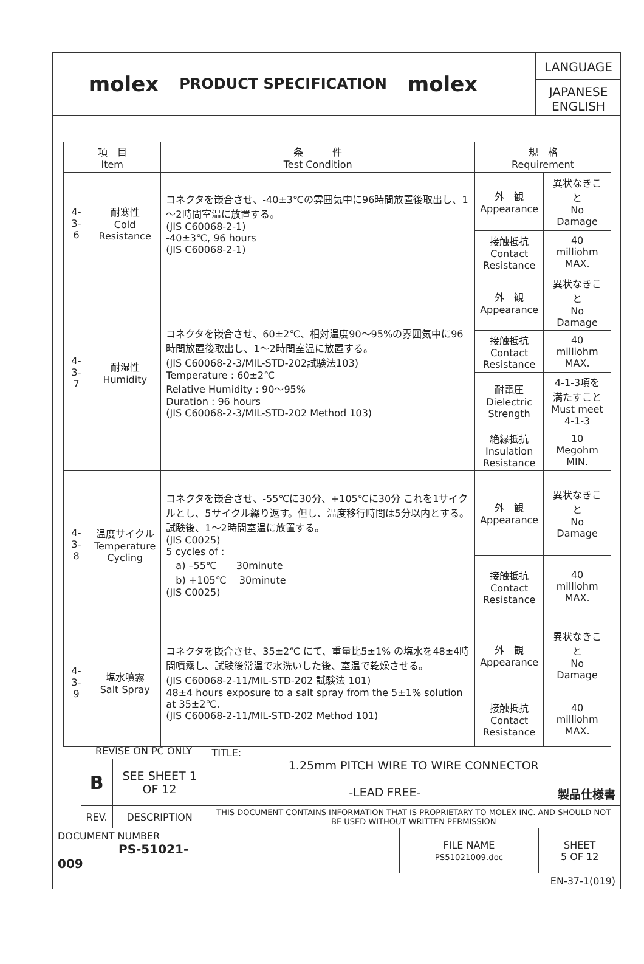molex
PRODUCT SPECIFICATION
molex
LANGUAGE
JAPANESE
ENGLISH
| 項 目 Item | | 条 件 Test Condition | 規 格 Requirement | |
| --- | --- | --- | --- | --- |
| 4-3-6 | 耐寒性 Cold Resistance | コネクタを嵌合させ、-40±3℃の雰囲気中に96時間放置後取出し、1～2時間室温に放置する。 (JIS C60068-2-1) -40±3℃, 96 hours (JIS C60068-2-1) | 外 観 Appearance | 異状なきこと No Damage |
| | | | 接触抵抗 Contact Resistance | 40 milliohm MAX. |
| 4-3-7 | 耐湿性 Humidity | コネクタを嵌合させ、60±2℃、相対温度90～95%の雰囲気中に96時間放置後取出し、1～2時間室温に放置する。 (JIS C60068-2-3/MIL-STD-202試験法103) Temperature : 60±2℃ Relative Humidity : 90～95% Duration : 96 hours (JIS C60068-2-3/MIL-STD-202 Method 103) | 外 観 Appearance | 異状なきこと No Damage |
| | | | 接触抵抗 Contact Resistance | 40 milliohm MAX. |
| | | | 耐電圧 Dielectric Strength | 4-1-3項を 満たすこと Must meet 4-1-3 |
| | | | 絶縁抵抗 Insulation Resistance | 10 Megohm MIN. |
| 4-3-8 | 温度サイクル Temperature Cycling | コネクタを嵌合させ、-55℃に30分、+105℃に30分 これを1サイクルとし、5サイクル繰り返す。但し、温度移行時間は5分以内とする。試験後、1～2時間室温に放置する。 (JIS C0025) 5 cycles of : a) –55℃ 30minute b) +105℃ 30minute (JIS C0025) | 外 観 Appearance | 異状なきこと No Damage |
| | | | 接触抵抗 Contact Resistance | 40 milliohm MAX. |
| 4-3-9 | 塩水噴霧 Salt Spray | コネクタを嵌合させ、35±2℃ にて、重量比5±1% の塩水を48±4時間噴霧し、試験後常温で水洗いした後、室温で乾燥させる。 (JIS C60068-2-11/MIL-STD-202 試験法 101) 48±4 hours exposure to a salt spray from the 5±1% solution at 35±2℃. (JIS C60068-2-11/MIL-STD-202 Method 101) | 外 観 Appearance | 異状なきこと No Damage |
| | | | 接触抵抗 Contact Resistance | 40 milliohm MAX. |
| | REVISE ON PC ONLY | | TITLE: 1.25mm PITCH WIRE TO WIRE CONNECTOR -LEAD FREE- 製品仕様書 | | |
| | B | SEE SHEET 1 OF 12 | | | |
| | REV. | DESCRIPTION | THIS DOCUMENT CONTAINS INFORMATION THAT IS PROPRIETARY TO MOLEX INC. AND SHOULD NOT BE USED WITHOUT WRITTEN PERMISSION | | |
| DOCUMENT NUMBER PS-51021-009 | | | | FILE NAME PS51021009.doc | SHEET 5 OF 12 |
| EN-37-1(019) | | | | | |